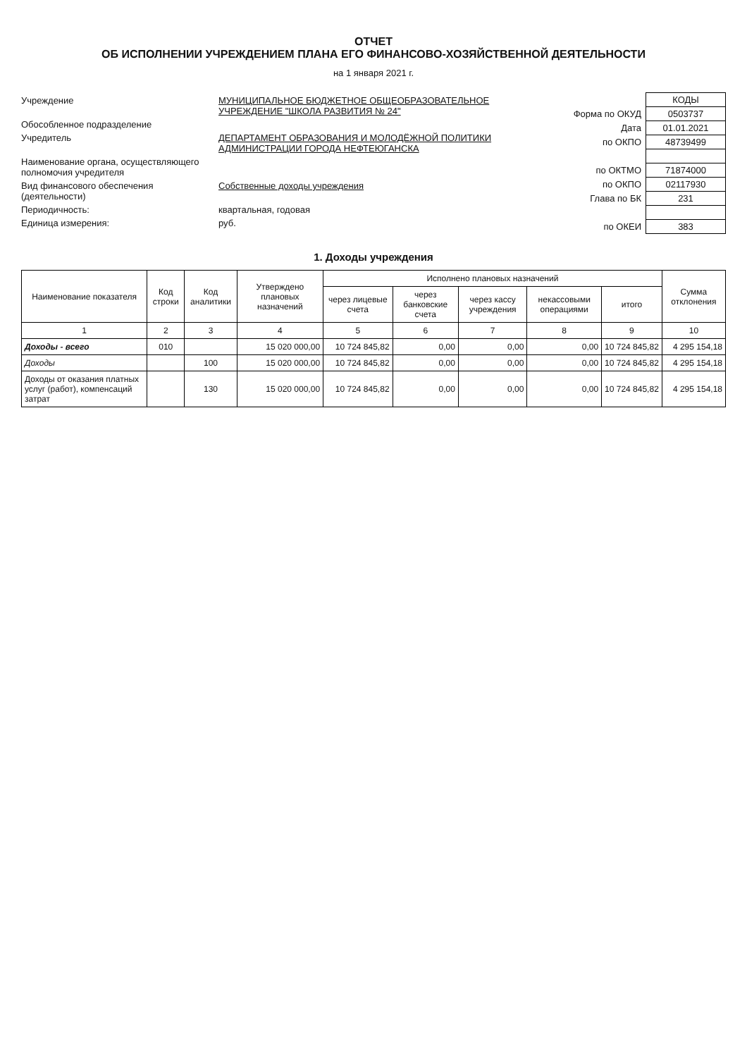ОТЧЕТ
ОБ ИСПОЛНЕНИИ УЧРЕЖДЕНИЕМ ПЛАНА ЕГО ФИНАНСОВО-ХОЗЯЙСТВЕННОЙ ДЕЯТЕЛЬНОСТИ
на 1 января 2021 г.
Учреждение МУНИЦИПАЛЬНОЕ БЮДЖЕТНОЕ ОБЩЕОБРАЗОВАТЕЛЬНОЕ УЧРЕЖДЕНИЕ "ШКОЛА РАЗВИТИЯ № 24"
Обособленное подразделение
Учредитель ДЕПАРТАМЕНТ ОБРАЗОВАНИЯ И МОЛОДЁЖНОЙ ПОЛИТИКИ АДМИНИСТРАЦИИ ГОРОДА НЕФТЕЮГАНСКА
Наименование органа, осуществляющего полномочия учредителя
Вид финансового обеспечения (деятельности)
Собственные доходы учреждения
Периодичность: квартальная, годовая
Единица измерения: руб.
| | КОДЫ |
| Форма по ОКУД | 0503737 |
| Дата | 01.01.2021 |
| по ОКПО | 48739499 |
| по ОКТМО | 71874000 |
| по ОКПО | 02117930 |
| Глава по БК | 231 |
| по ОКЕИ | 383 |
1. Доходы учреждения
| Наименование показателя | Код строки | Код аналитики | Утверждено плановых назначений | Исполнено плановых назначений | | | | | Сумма отклонения |
| --- | --- | --- | --- | --- | --- | --- | --- | --- | --- |
| | | | | через лицевые счета | через банковские счета | через кассу учреждения | некассовыми операциями | итого | |
| 1 | 2 | 3 | 4 | 5 | 6 | 7 | 8 | 9 | 10 |
| Доходы - всего | 010 | | 15 020 000,00 | 10 724 845,82 | 0,00 | 0,00 | 0,00 | 10 724 845,82 | 4 295 154,18 |
| Доходы | | 100 | 15 020 000,00 | 10 724 845,82 | 0,00 | 0,00 | 0,00 | 10 724 845,82 | 4 295 154,18 |
| Доходы от оказания платных услуг (работ), компенсаций затрат | | 130 | 15 020 000,00 | 10 724 845,82 | 0,00 | 0,00 | 0,00 | 10 724 845,82 | 4 295 154,18 |